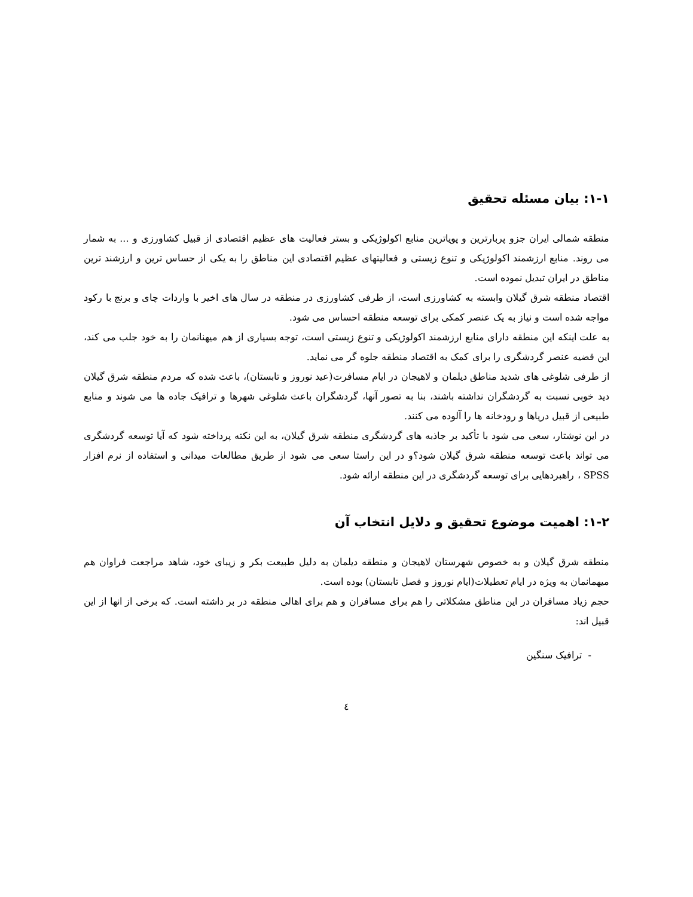۱-۱: بیان مسئله تحقیق
منطقه شمالی ایران جزو پربارترین و پویاترین منابع اکولوژیکی و بستر فعالیت های عظیم اقتصادی از قبیل کشاورزی و ... به شمار می روند. منابع ارزشمند اکولوژیکی و تنوع زیستی و فعالیتهای عظیم اقتصادی این مناطق را به یکی از حساس ترین و ارزشند ترین مناطق در ایران تبدیل نموده است.
اقتصاد منطقه شرق گیلان وابسته به کشاورزی است، از طرفی کشاورزی در منطقه در سال های اخیر با واردات چای و برنج با رکود مواجه شده است و نیاز به یک عنصر کمکی برای توسعه منطقه احساس می شود.
به علت اینکه این منطقه دارای منابع ارزشمند اکولوژیکی و تنوع زیستی است، توجه بسیاری از هم میهنانمان را به خود جلب می کند، این قضیه عنصر گردشگری را برای کمک به اقتصاد منطقه جلوه گر می نماید.
از طرفی شلوغی های شدید مناطق دیلمان و لاهیجان در ایام مسافرت(عید نوروز و تابستان)، باعث شده که مردم منطقه شرق گیلان دید خوبی نسبت به گردشگران نداشته باشند، بنا به تصور آنها، گردشگران باعث شلوغی شهرها و ترافیک جاده ها می شوند و منابع طبیعی از قبیل دریاها و رودخانه ها را آلوده می کنند.
در این نوشتار، سعی می شود با تأکید بر جاذبه های گردشگری منطقه شرق گیلان، به این نکته پرداخته شود که آیا توسعه گردشگری می تواند باعث توسعه منطقه شرق گیلان شود؟و در این راستا سعی می شود از طریق مطالعات میدانی و استفاده از نرم افزار SPSS ، راهبردهایی برای توسعه گردشگری در این منطقه ارائه شود.
۱-۲: اهمیت موضوع تحقیق و دلایل انتخاب آن
منطقه شرق گیلان و به خصوص شهرستان لاهیجان و منطقه دیلمان به دلیل طبیعت بکر و زیبای خود، شاهد مراجعت فراوان هم میهمانمان به ویژه در ایام تعطیلات(ایام نوروز و فصل تابستان) بوده است.
حجم زیاد مسافران در این مناطق مشکلاتی را هم برای مسافران و هم برای اهالی منطقه در بر داشته است. که برخی از انها از این قبیل اند:
- ترافیک سنگین
٤